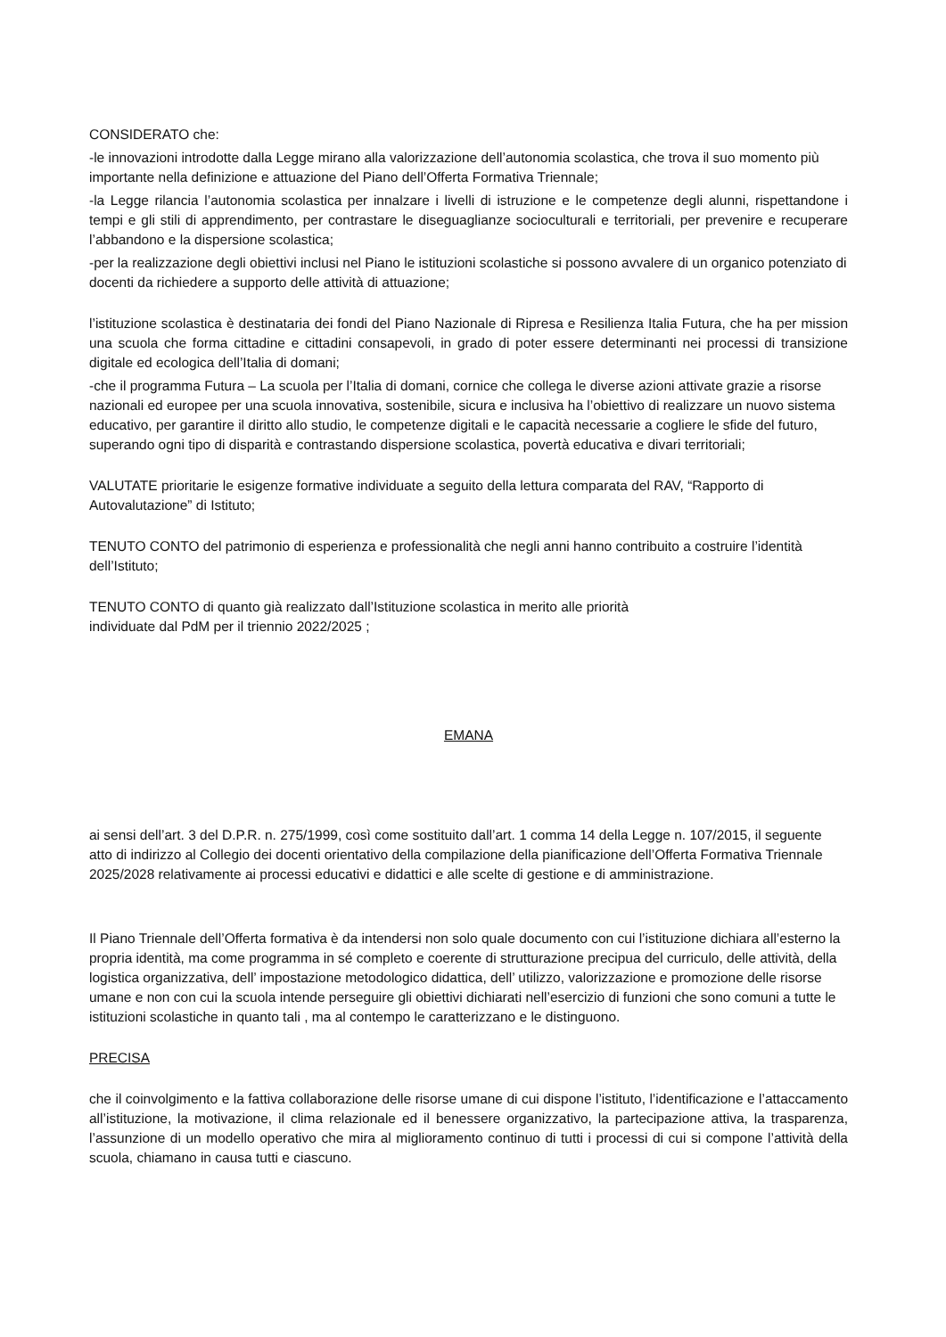CONSIDERATO che:
-le innovazioni introdotte dalla Legge mirano alla valorizzazione dell’autonomia scolastica, che trova il suo momento più importante nella definizione e attuazione del Piano dell’Offerta Formativa Triennale;
-la Legge rilancia l’autonomia scolastica per innalzare i livelli di istruzione e le competenze degli alunni, rispettandone i tempi e gli stili di apprendimento, per contrastare le diseguaglianze socioculturali e territoriali, per prevenire e recuperare l’abbandono e la dispersione scolastica;
-per la realizzazione degli obiettivi inclusi nel Piano le istituzioni scolastiche si possono avvalere di un organico potenziato di docenti da richiedere a supporto delle attività di attuazione;
l’istituzione scolastica è destinataria dei fondi del Piano Nazionale di Ripresa e Resilienza Italia Futura, che ha per mission una scuola che forma cittadine e cittadini consapevoli, in grado di poter essere determinanti nei processi di transizione digitale ed ecologica dell’Italia di domani;
-che il programma Futura – La scuola per l’Italia di domani, cornice che collega le diverse azioni attivate grazie a risorse nazionali ed europee per una scuola innovativa, sostenibile, sicura e inclusiva ha l’obiettivo di realizzare un nuovo sistema educativo, per garantire il diritto allo studio, le competenze digitali e le capacità necessarie a cogliere le sfide del futuro, superando ogni tipo di disparità e contrastando dispersione scolastica, povertà educativa e divari territoriali;
VALUTATE prioritarie le esigenze formative individuate a seguito della lettura comparata del RAV, “Rapporto di Autovalutazione” di Istituto;
TENUTO CONTO del patrimonio di esperienza e professionalità che negli anni hanno contribuito a costruire l’identità dell’Istituto;
TENUTO CONTO di quanto già realizzato dall’Istituzione scolastica in merito alle priorità
individuate dal PdM per il triennio 2022/2025 ;
EMANA
ai sensi dell’art. 3 del D.P.R. n. 275/1999, così come sostituito dall’art. 1 comma 14 della Legge n. 107/2015, il seguente atto di indirizzo al Collegio dei docenti orientativo della compilazione della pianificazione dell’Offerta Formativa Triennale 2025/2028 relativamente ai processi educativi e didattici e alle scelte di gestione e di amministrazione.
Il Piano Triennale dell’Offerta formativa è da intendersi non solo quale documento con cui l’istituzione dichiara all’esterno la propria identità, ma come programma in sé completo e coerente di strutturazione precipua del curriculo, delle attività, della logistica organizzativa, dell’ impostazione metodologico didattica, dell’ utilizzo, valorizzazione e promozione delle risorse umane e non con cui la scuola intende perseguire gli obiettivi dichiarati nell’esercizio di funzioni che sono comuni a tutte le istituzioni scolastiche in quanto tali , ma al contempo le caratterizzano e le distinguono.
PRECISA
che il coinvolgimento e la fattiva collaborazione delle risorse umane di cui dispone l’istituto, l’identificazione e l’attaccamento all’istituzione, la motivazione, il clima relazionale ed il benessere organizzativo, la partecipazione attiva, la trasparenza, l’assunzione di un modello operativo che mira al miglioramento continuo di tutti i processi di cui si compone l’attività della scuola, chiamano in causa tutti e ciascuno.